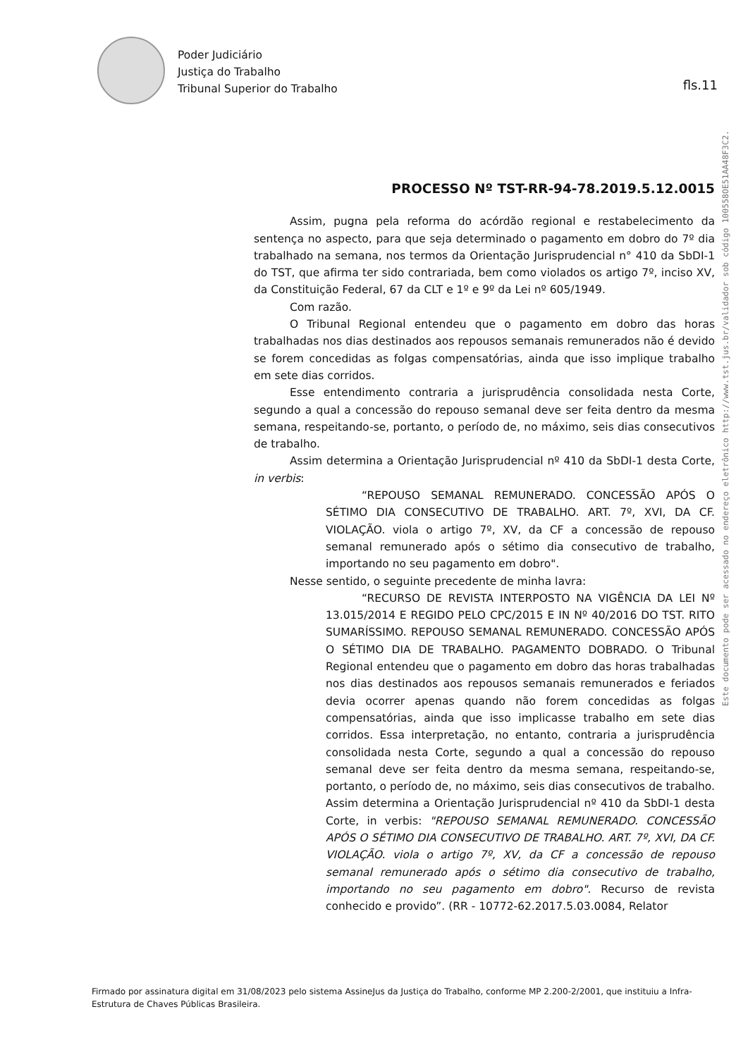Poder Judiciário
Justiça do Trabalho
Tribunal Superior do Trabalho
fls.11
PROCESSO Nº TST-RR-94-78.2019.5.12.0015
Assim, pugna pela reforma do acórdão regional e restabelecimento da sentença no aspecto, para que seja determinado o pagamento em dobro do 7º dia trabalhado na semana, nos termos da Orientação Jurisprudencial n° 410 da SbDI-1 do TST, que afirma ter sido contrariada, bem como violados os artigo 7º, inciso XV, da Constituição Federal, 67 da CLT e 1º e 9º da Lei nº 605/1949.
Com razão.
O Tribunal Regional entendeu que o pagamento em dobro das horas trabalhadas nos dias destinados aos repousos semanais remunerados não é devido se forem concedidas as folgas compensatórias, ainda que isso implique trabalho em sete dias corridos.
Esse entendimento contraria a jurisprudência consolidada nesta Corte, segundo a qual a concessão do repouso semanal deve ser feita dentro da mesma semana, respeitando-se, portanto, o período de, no máximo, seis dias consecutivos de trabalho.
Assim determina a Orientação Jurisprudencial nº 410 da SbDI-1 desta Corte, in verbis:
“REPOUSO SEMANAL REMUNERADO. CONCESSÃO APÓS O SÉTIMO DIA CONSECUTIVO DE TRABALHO. ART. 7º, XVI, DA CF. VIOLAÇÃO. viola o artigo 7º, XV, da CF a concessão de repouso semanal remunerado após o sétimo dia consecutivo de trabalho, importando no seu pagamento em dobro".
Nesse sentido, o seguinte precedente de minha lavra:
“RECURSO DE REVISTA INTERPOSTO NA VIGÊNCIA DA LEI Nº 13.015/2014 E REGIDO PELO CPC/2015 E IN Nº 40/2016 DO TST. RITO SUMARÍSSIMO. REPOUSO SEMANAL REMUNERADO. CONCESSÃO APÓS O SÉTIMO DIA DE TRABALHO. PAGAMENTO DOBRADO. O Tribunal Regional entendeu que o pagamento em dobro das horas trabalhadas nos dias destinados aos repousos semanais remunerados e feriados devia ocorrer apenas quando não forem concedidas as folgas compensatórias, ainda que isso implicasse trabalho em sete dias corridos. Essa interpretação, no entanto, contraria a jurisprudência consolidada nesta Corte, segundo a qual a concessão do repouso semanal deve ser feita dentro da mesma semana, respeitando-se, portanto, o período de, no máximo, seis dias consecutivos de trabalho. Assim determina a Orientação Jurisprudencial nº 410 da SbDI-1 desta Corte, in verbis: "REPOUSO SEMANAL REMUNERADO. CONCESSÃO APÓS O SÉTIMO DIA CONSECUTIVO DE TRABALHO. ART. 7º, XVI, DA CF. VIOLAÇÃO. viola o artigo 7º, XV, da CF a concessão de repouso semanal remunerado após o sétimo dia consecutivo de trabalho, importando no seu pagamento em dobro". Recurso de revista conhecido e provido”. (RR - 10772-62.2017.5.03.0084, Relator
Este documento pode ser acessado no endereço eletrônico http://www.tst.jus.br/validador sob código 100558OE51AA48F3C2.
Firmado por assinatura digital em 31/08/2023 pelo sistema AssineJus da Justiça do Trabalho, conforme MP 2.200-2/2001, que instituiu a Infra-Estrutura de Chaves Públicas Brasileira.